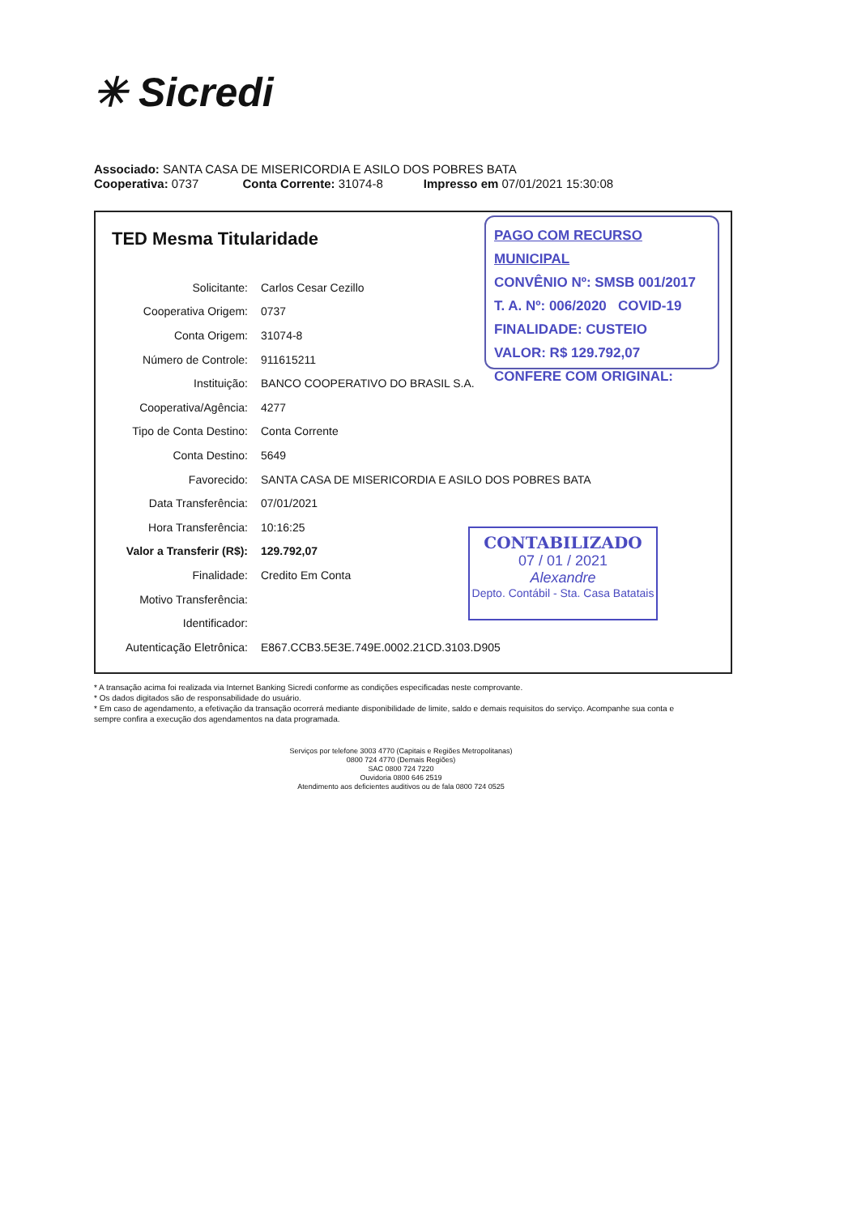✳ Sicredi
Associado: SANTA CASA DE MISERICORDIA E ASILO DOS POBRES BATA
Cooperativa: 0737 Conta Corrente: 31074-8 Impresso em 07/01/2021 15:30:08
TED Mesma Titularidade
| Solicitante: | Carlos Cesar Cezillo |
| Cooperativa Origem: | 0737 |
| Conta Origem: | 31074-8 |
| Número de Controle: | 911615211 |
| Instituição: | BANCO COOPERATIVO DO BRASIL S.A. |
| Cooperativa/Agência: | 4277 |
| Tipo de Conta Destino: | Conta Corrente |
| Conta Destino: | 5649 |
| Favorecido: | SANTA CASA DE MISERICORDIA E ASILO DOS POBRES BATA |
| Data Transferência: | 07/01/2021 |
| Hora Transferência: | 10:16:25 |
| Valor a Transferir (R$): | 129.792,07 |
| Finalidade: | Credito Em Conta |
| Motivo Transferência: | |
| Identificador: | |
| Autenticação Eletrônica: | E867.CCB3.5E3E.749E.0002.21CD.3103.D905 |
PAGO COM RECURSO MUNICIPAL
CONVÊNIO Nº: SMSB 001/2017
T. A. Nº: 006/2020 COVID-19
FINALIDADE: CUSTEIO
VALOR: R$ 129.792,07
CONFERE COM ORIGINAL:
CONTABILIZADO
07 / 01 / 2021
Alexandre
Depto. Contábil - Sta. Casa Batatais
* A transação acima foi realizada via Internet Banking Sicredi conforme as condições especificadas neste comprovante.
* Os dados digitados são de responsabilidade do usuário.
* Em caso de agendamento, a efetivação da transação ocorrerá mediante disponibilidade de limite, saldo e demais requisitos do serviço. Acompanhe sua conta e sempre confira a execução dos agendamentos na data programada.
Serviços por telefone 3003 4770 (Capitais e Regiões Metropolitanas)
0800 724 4770 (Demais Regiões)
SAC 0800 724 7220
Ouvidoria 0800 646 2519
Atendimento aos deficientes auditivos ou de fala 0800 724 0525